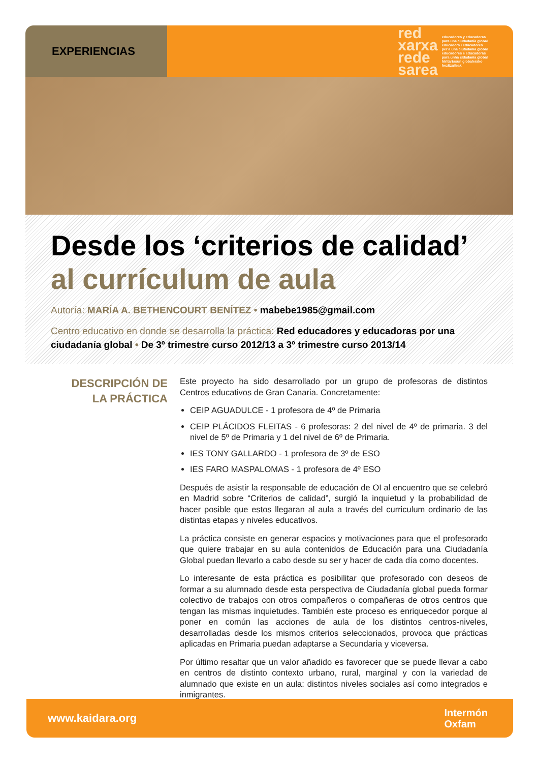EXPERIENCIAS
red
xarxa
rede
sarea
educadores y educadoras
para una ciudadanía global
educadors i educadores
per a una ciutadania global
educadores e educadoras
para unha cidadanía global
hiritartasun globalerako
hezitzaileak
Desde los ‘criterios de calidad’
al currículum de aula
Autoría: MARÍA A. BETHENCOURT BENÍTEZ • mabebe1985@gmail.com
Centro educativo en donde se desarrolla la práctica: Red educadores y educadoras por una ciudadanía global • De 3º trimestre curso 2012/13 a 3º trimestre curso 2013/14
DESCRIPCIÓN DE
LA PRÁCTICA
Este proyecto ha sido desarrollado por un grupo de profesoras de distintos Centros educativos de Gran Canaria. Concretamente:
CEIP AGUADULCE - 1 profesora de 4º de Primaria
CEIP PLÁCIDOS FLEITAS - 6 profesoras: 2 del nivel de 4º de primaria. 3 del nivel de 5º de Primaria y 1 del nivel de 6º de Primaria.
IES TONY GALLARDO - 1 profesora de 3º de ESO
IES FARO MASPALOMAS - 1 profesora de 4º ESO
Después de asistir la responsable de educación de OI al encuentro que se celebró en Madrid sobre “Criterios de calidad”, surgió la inquietud y la probabilidad de hacer posible que estos llegaran al aula a través del curriculum ordinario de las distintas etapas y niveles educativos.
La práctica consiste en generar espacios y motivaciones para que el profesorado que quiere trabajar en su aula contenidos de Educación para una Ciudadanía Global puedan llevarlo a cabo desde su ser y hacer de cada día como docentes.
Lo interesante de esta práctica es posibilitar que profesorado con deseos de formar a su alumnado desde esta perspectiva de Ciudadanía global pueda formar colectivo de trabajos con otros compañeros o compañeras de otros centros que tengan las mismas inquietudes. También este proceso es enriquecedor porque al poner en común las acciones de aula de los distintos centros-niveles, desarrolladas desde los mismos criterios seleccionados, provoca que prácticas aplicadas en Primaria puedan adaptarse a Secundaria y viceversa.
Por último resaltar que un valor añadido es favorecer que se puede llevar a cabo en centros de distinto contexto urbano, rural, marginal y con la variedad de alumnado que existe en un aula: distintos niveles sociales así como integrados e inmigrantes.
www.kaidara.org Intermón
Oxfam